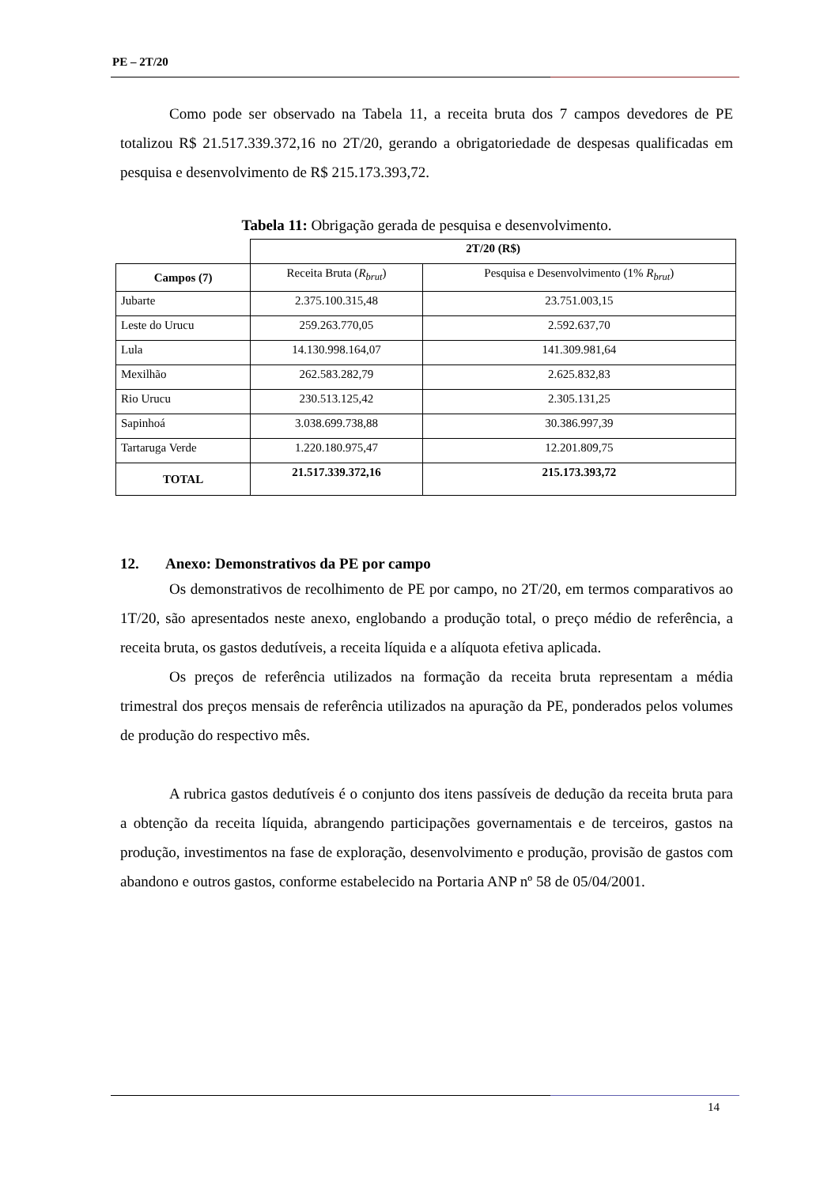PE – 2T/20
Como pode ser observado na Tabela 11, a receita bruta dos 7 campos devedores de PE totalizou R$ 21.517.339.372,16 no 2T/20, gerando a obrigatoriedade de despesas qualificadas em pesquisa e desenvolvimento de R$ 215.173.393,72.
Tabela 11: Obrigação gerada de pesquisa e desenvolvimento.
| | 2T/20 (R$) | |
| Campos (7) | Receita Bruta ( R<sub>brut</sub> ) | Pesquisa e Desenvolvimento (1% R<sub>brut</sub> ) |
| Jubarte | 2.375.100.315,48 | 23.751.003,15 |
| Leste do Urucu | 259.263.770,05 | 2.592.637,70 |
| Lula | 14.130.998.164,07 | 141.309.981,64 |
| Mexilhão | 262.583.282,79 | 2.625.832,83 |
| Rio Urucu | 230.513.125,42 | 2.305.131,25 |
| Sapinhoá | 3.038.699.738,88 | 30.386.997,39 |
| Tartaruga Verde | 1.220.180.975,47 | 12.201.809,75 |
| TOTAL | 21.517.339.372,16 | 215.173.393,72 |
12. Anexo: Demonstrativos da PE por campo
Os demonstrativos de recolhimento de PE por campo, no 2T/20, em termos comparativos ao 1T/20, são apresentados neste anexo, englobando a produção total, o preço médio de referência, a receita bruta, os gastos dedutíveis, a receita líquida e a alíquota efetiva aplicada.
Os preços de referência utilizados na formação da receita bruta representam a média trimestral dos preços mensais de referência utilizados na apuração da PE, ponderados pelos volumes de produção do respectivo mês.
A rubrica gastos dedutíveis é o conjunto dos itens passíveis de dedução da receita bruta para a obtenção da receita líquida, abrangendo participações governamentais e de terceiros, gastos na produção, investimentos na fase de exploração, desenvolvimento e produção, provisão de gastos com abandono e outros gastos, conforme estabelecido na Portaria ANP nº 58 de 05/04/2001.
14